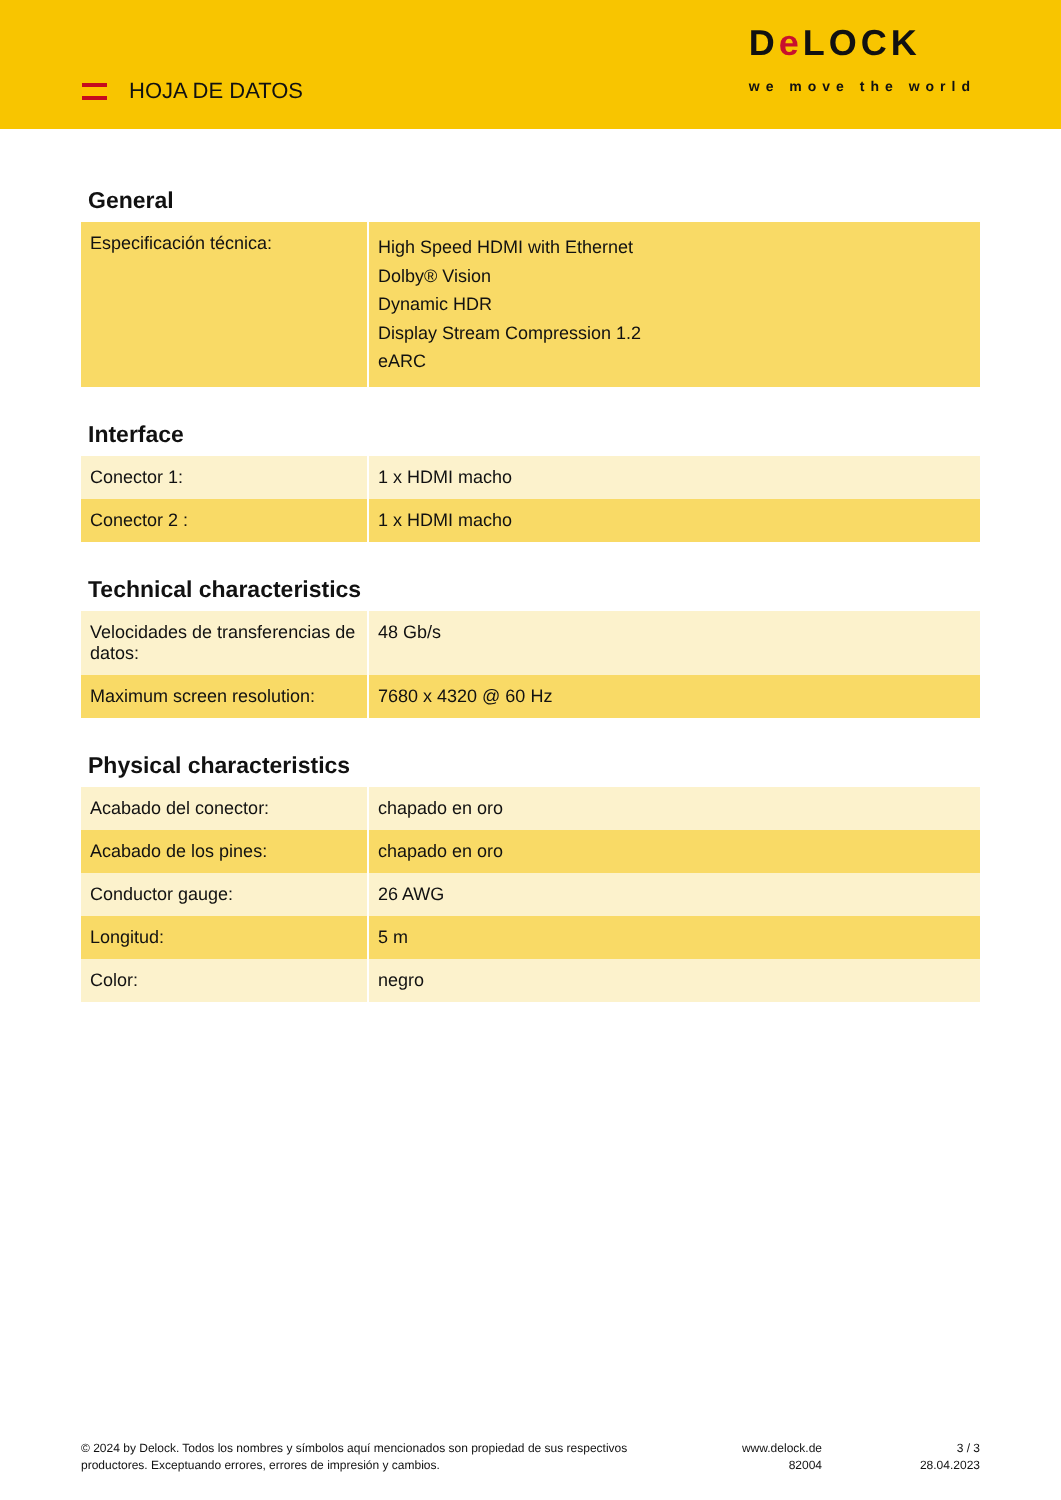HOJA DE DATOS
De LOCK
we move the world
General
| Especificación técnica: | High Speed HDMI with Ethernet Dolby® Vision Dynamic HDR Display Stream Compression 1.2 eARC |
Interface
| Conector 1: | 1 x HDMI macho |
| Conector 2 : | 1 x HDMI macho |
Technical characteristics
| Velocidades de transferencias de datos: | 48 Gb/s |
| Maximum screen resolution: | 7680 x 4320 @ 60 Hz |
Physical characteristics
| Acabado del conector: | chapado en oro |
| Acabado de los pines: | chapado en oro |
| Conductor gauge: | 26 AWG |
| Longitud: | 5 m |
| Color: | negro |
© 2024 by Delock. Todos los nombres y símbolos aquí mencionados son propiedad de sus respectivos productores. Exceptuando errores, errores de impresión y cambios.
www.delock.de
82004
3 / 3
28.04.2023